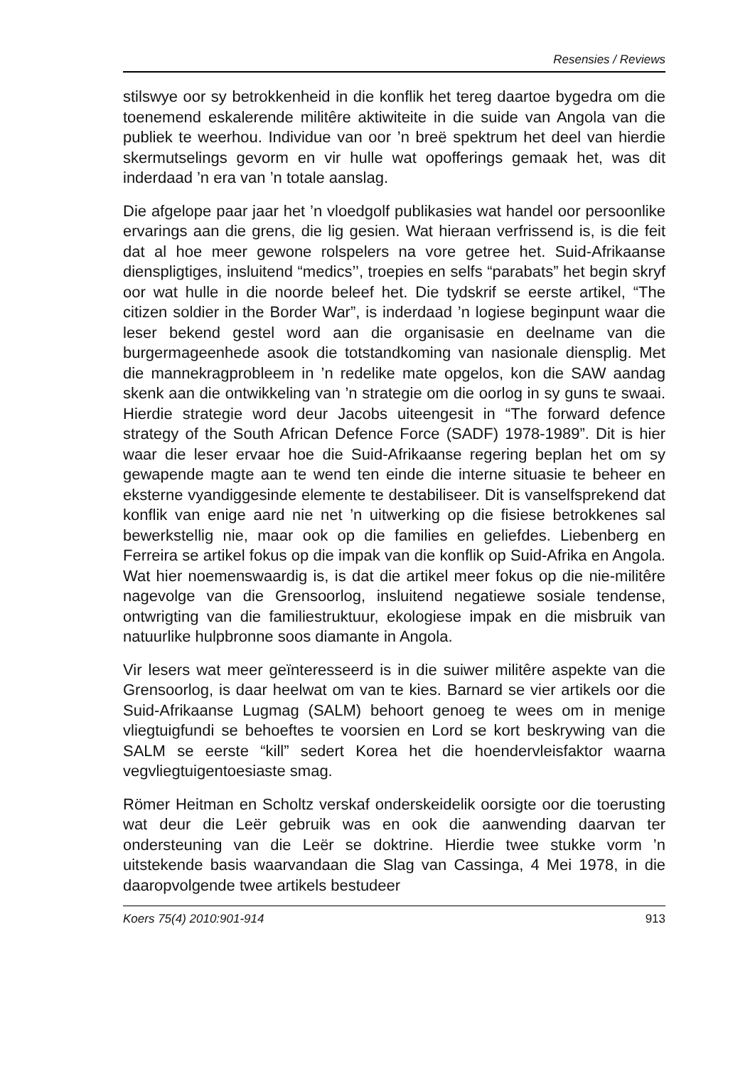Resensies / Reviews
stilswye oor sy betrokkenheid in die konflik het tereg daartoe bygedra om die toenemend eskalerende militêre aktiwiteite in die suide van Angola van die publiek te weerhou. Individue van oor ’n breë spektrum het deel van hierdie skermutselings gevorm en vir hulle wat opofferings gemaak het, was dit inderdaad ’n era van ’n totale aanslag.
Die afgelope paar jaar het ’n vloedgolf publikasies wat handel oor persoonlike ervarings aan die grens, die lig gesien. Wat hieraan verfrissend is, is die feit dat al hoe meer gewone rolspelers na vore getree het. Suid-Afrikaanse dienspligtiges, insluitend “medics’’, troepies en selfs “parabats” het begin skryf oor wat hulle in die noorde beleef het. Die tydskrif se eerste artikel, “The citizen soldier in the Border War”, is inderdaad ’n logiese beginpunt waar die leser bekend gestel word aan die organisasie en deelname van die burgermageenhede asook die totstandkoming van nasionale diensplig. Met die mannekragprobleem in ’n redelike mate opgelos, kon die SAW aandag skenk aan die ontwikkeling van ’n strategie om die oorlog in sy guns te swaai. Hierdie strategie word deur Jacobs uiteengesit in “The forward defence strategy of the South African Defence Force (SADF) 1978-1989”. Dit is hier waar die leser ervaar hoe die Suid-Afrikaanse regering beplan het om sy gewapende magte aan te wend ten einde die interne situasie te beheer en eksterne vyandiggesinde elemente te destabiliseer. Dit is vanselfsprekend dat konflik van enige aard nie net ’n uitwerking op die fisiese betrokkenes sal bewerkstellig nie, maar ook op die families en geliefdes. Liebenberg en Ferreira se artikel fokus op die impak van die konflik op Suid-Afrika en Angola. Wat hier noemenswaardig is, is dat die artikel meer fokus op die nie-militêre nagevolge van die Grensoorlog, insluitend negatiewe sosiale tendense, ontwrigting van die familiestruktuur, ekologiese impak en die misbruik van natuurlike hulpbronne soos diamante in Angola.
Vir lesers wat meer geïnteresseerd is in die suiwer militêre aspekte van die Grensoorlog, is daar heelwat om van te kies. Barnard se vier artikels oor die Suid-Afrikaanse Lugmag (SALM) behoort genoeg te wees om in menige vliegtuigfundi se behoeftes te voorsien en Lord se kort beskrywing van die SALM se eerste “kill” sedert Korea het die hoendervleisfaktor waarna vegvliegtuigentoesiaste smag.
Römer Heitman en Scholtz verskaf onderskeidelik oorsigte oor die toerusting wat deur die Leër gebruik was en ook die aanwending daarvan ter ondersteuning van die Leër se doktrine. Hierdie twee stukke vorm ’n uitstekende basis waarvandaan die Slag van Cassinga, 4 Mei 1978, in die daaropvolgende twee artikels bestudeer
Koers 75(4) 2010:901-914 913